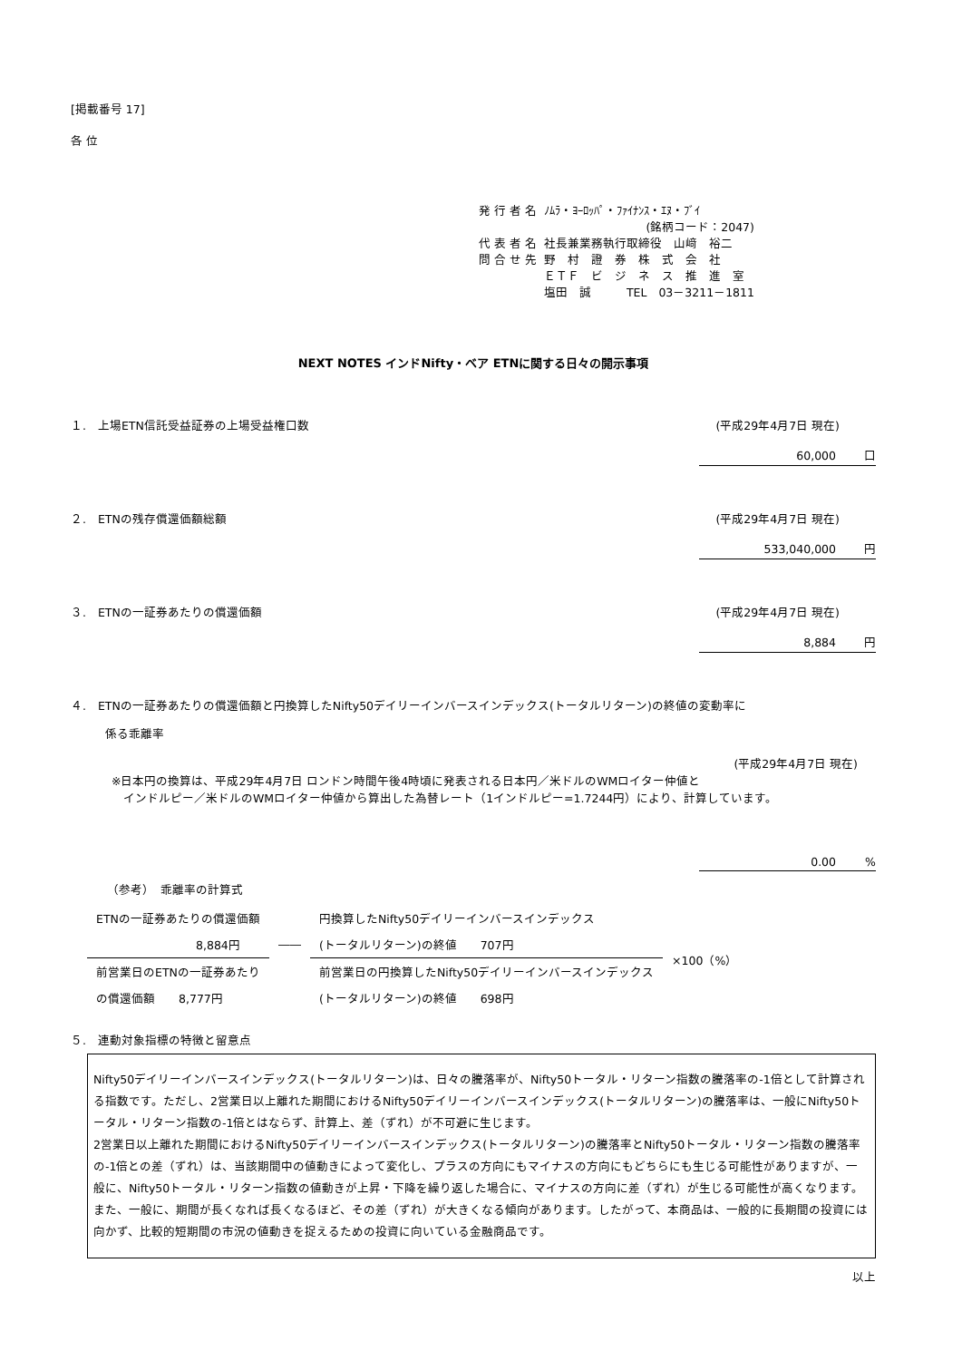[掲載番号 17]
各 位
| 発 行 者 名 | ﾉﾑﾗ・ﾖｰﾛｯﾊﾟ・ﾌｧｲﾅﾝｽ・ｴﾇ・ﾌﾞｲ |
| | (銘柄コード：2047) |
| 代 表 者 名 | 社長兼業務執行取締役 山﨑 裕二 |
| 問 合 せ 先 | 野 村 證 券 株 式 会 社 ＥＴＦ ビ ジ ネ ス 推 進 室 塩田 誠 TEL 03－3211－1811 |
NEXT NOTES インドNifty・ベア ETNに関する日々の開示事項
１.　上場ETN信託受益証券の上場受益権口数 (平成29年4月7日 現在)
60,000 口
２.　ETNの残存償還価額総額 (平成29年4月7日 現在)
533,040,000 円
３.　ETNの一証券あたりの償還価額 (平成29年4月7日 現在)
8,884 円
４.　ETNの一証券あたりの償還価額と円換算したNifty50デイリーインバースインデックス(トータルリターン)の終値の変動率に
係る乖離率
(平成29年4月7日 現在)
※日本円の換算は、平成29年4月7日 ロンドン時間午後4時頃に発表される日本円／米ドルのWMロイター仲値と
　インドルピー／米ドルのWMロイター仲値から算出した為替レート（1インドルピー=1.7244円）により、計算しています。
0.00 %
（参考）　乖離率の計算式
| ETNの一証券あたりの償還価額 | | 円換算したNifty50デイリーインバースインデックス | ×100（%） |
| 8,884円 | ―― | (トータルリターン)の終値 707円 | |
| 前営業日のETNの一証券あたり | | 前営業日の円換算したNifty50デイリーインバースインデックス | |
| の償還価額 8,777円 | | (トータルリターン)の終値 698円 | |
５.　連動対象指標の特徴と留意点
Nifty50デイリーインバースインデックス(トータルリターン)は、日々の騰落率が、Nifty50トータル・リターン指数の騰落率の-1倍として計算される指数です。ただし、2営業日以上離れた期間におけるNifty50デイリーインバースインデックス(トータルリターン)の騰落率は、一般にNifty50トータル・リターン指数の-1倍とはならず、計算上、差（ずれ）が不可避に生じます。
2営業日以上離れた期間におけるNifty50デイリーインバースインデックス(トータルリターン)の騰落率とNifty50トータル・リターン指数の騰落率の-1倍との差（ずれ）は、当該期間中の値動きによって変化し、プラスの方向にもマイナスの方向にもどちらにも生じる可能性がありますが、一般に、Nifty50トータル・リターン指数の値動きが上昇・下降を繰り返した場合に、マイナスの方向に差（ずれ）が生じる可能性が高くなります。また、一般に、期間が長くなれば長くなるほど、その差（ずれ）が大きくなる傾向があります。したがって、本商品は、一般的に長期間の投資には向かず、比較的短期間の市況の値動きを捉えるための投資に向いている金融商品です。
以上